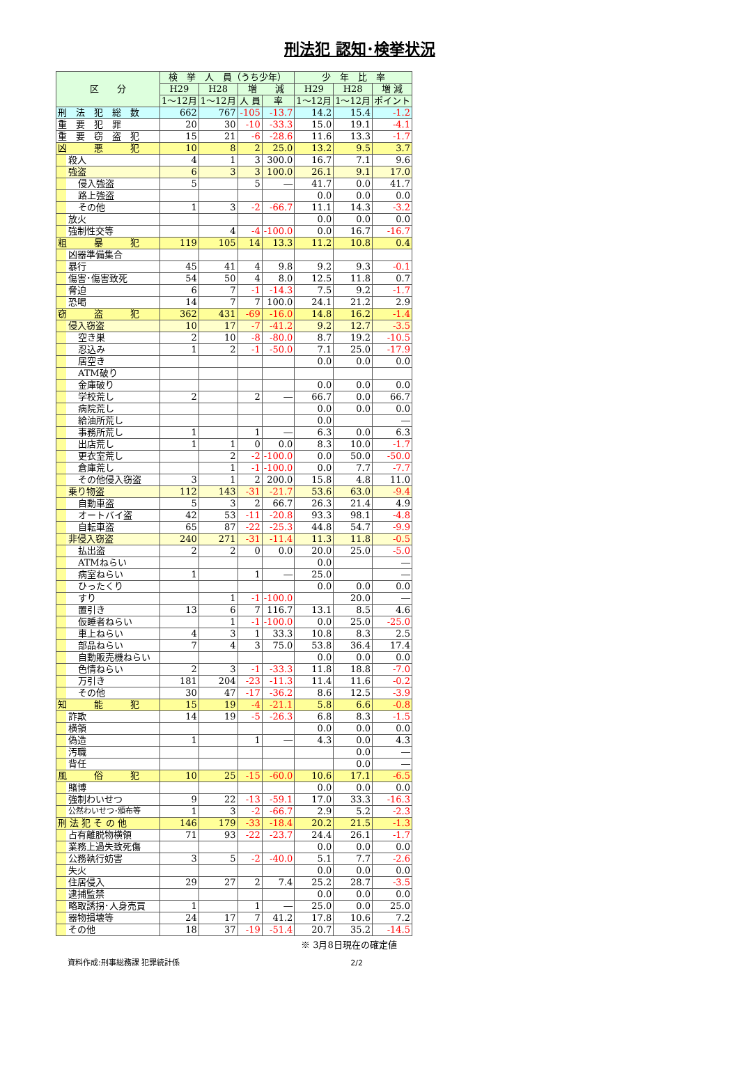刑法犯 認知･検挙状況
| 区 分 | 検 挙 人 員（うち少年） | | | | 少 年 比 率 | | |
| --- | --- | --- | --- | --- | --- | --- | --- |
| | H29 | H28 | 増 減 | | H29 | H28 | 増 減 |
| | 1～12月 | 1～12月 | 人 員 | 率 | 1～12月 | 1～12月 | ポイント |
| 刑 法 犯 総 数 | 662 | 767 | -105 | -13.7 | 14.2 | 15.4 | -1.2 |
| 重 要 犯 罪 | 20 | 30 | -10 | -33.3 | 15.0 | 19.1 | -4.1 |
| 重 要 窃 盗 犯 | 15 | 21 | -6 | -28.6 | 11.6 | 13.3 | -1.7 |
| 凶 悪 犯 | 10 | 8 | 2 | 25.0 | 13.2 | 9.5 | 3.7 |
| 殺人 | 4 | 1 | 3 | 300.0 | 16.7 | 7.1 | 9.6 |
| 強盗 | 6 | 3 | 3 | 100.0 | 26.1 | 9.1 | 17.0 |
| 侵入強盗 | 5 | | 5 | ― | 41.7 | 0.0 | 41.7 |
| 路上強盗 | | | | | 0.0 | 0.0 | 0.0 |
| その他 | 1 | 3 | -2 | -66.7 | 11.1 | 14.3 | -3.2 |
| 放火 | | | | | 0.0 | 0.0 | 0.0 |
| 強制性交等 | | 4 | -4 | -100.0 | 0.0 | 16.7 | -16.7 |
| 粗 暴 犯 | 119 | 105 | 14 | 13.3 | 11.2 | 10.8 | 0.4 |
| 凶器準備集合 | | | | | | | |
| 暴行 | 45 | 41 | 4 | 9.8 | 9.2 | 9.3 | -0.1 |
| 傷害･傷害致死 | 54 | 50 | 4 | 8.0 | 12.5 | 11.8 | 0.7 |
| 脅迫 | 6 | 7 | -1 | -14.3 | 7.5 | 9.2 | -1.7 |
| 恐喝 | 14 | 7 | 7 | 100.0 | 24.1 | 21.2 | 2.9 |
| 窃 盗 犯 | 362 | 431 | -69 | -16.0 | 14.8 | 16.2 | -1.4 |
| 侵入窃盗 | 10 | 17 | -7 | -41.2 | 9.2 | 12.7 | -3.5 |
| 空き巣 | 2 | 10 | -8 | -80.0 | 8.7 | 19.2 | -10.5 |
| 忍込み | 1 | 2 | -1 | -50.0 | 7.1 | 25.0 | -17.9 |
| 居空き | | | | | 0.0 | 0.0 | 0.0 |
| ATM破り | | | | | | | |
| 金庫破り | | | | | 0.0 | 0.0 | 0.0 |
| 学校荒し | 2 | | 2 | ― | 66.7 | 0.0 | 66.7 |
| 病院荒し | | | | | 0.0 | 0.0 | 0.0 |
| 給油所荒し | | | | | 0.0 | | ― |
| 事務所荒し | 1 | | 1 | ― | 6.3 | 0.0 | 6.3 |
| 出店荒し | 1 | 1 | 0 | 0.0 | 8.3 | 10.0 | -1.7 |
| 更衣室荒し | | 2 | -2 | -100.0 | 0.0 | 50.0 | -50.0 |
| 倉庫荒し | | 1 | -1 | -100.0 | 0.0 | 7.7 | -7.7 |
| その他侵入窃盗 | 3 | 1 | 2 | 200.0 | 15.8 | 4.8 | 11.0 |
| 乗り物盗 | 112 | 143 | -31 | -21.7 | 53.6 | 63.0 | -9.4 |
| 自動車盗 | 5 | 3 | 2 | 66.7 | 26.3 | 21.4 | 4.9 |
| オートバイ盗 | 42 | 53 | -11 | -20.8 | 93.3 | 98.1 | -4.8 |
| 自転車盗 | 65 | 87 | -22 | -25.3 | 44.8 | 54.7 | -9.9 |
| 非侵入窃盗 | 240 | 271 | -31 | -11.4 | 11.3 | 11.8 | -0.5 |
| 払出盗 | 2 | 2 | 0 | 0.0 | 20.0 | 25.0 | -5.0 |
| ATMねらい | | | | | 0.0 | | ― |
| 病室ねらい | 1 | | 1 | ― | 25.0 | | ― |
| ひったくり | | | | | 0.0 | 0.0 | 0.0 |
| すり | | 1 | -1 | -100.0 | | 20.0 | ― |
| 置引き | 13 | 6 | 7 | 116.7 | 13.1 | 8.5 | 4.6 |
| 仮睡者ねらい | | 1 | -1 | -100.0 | 0.0 | 25.0 | -25.0 |
| 車上ねらい | 4 | 3 | 1 | 33.3 | 10.8 | 8.3 | 2.5 |
| 部品ねらい | 7 | 4 | 3 | 75.0 | 53.8 | 36.4 | 17.4 |
| 自動販売機ねらい | | | | | 0.0 | 0.0 | 0.0 |
| 色情ねらい | 2 | 3 | -1 | -33.3 | 11.8 | 18.8 | -7.0 |
| 万引き | 181 | 204 | -23 | -11.3 | 11.4 | 11.6 | -0.2 |
| その他 | 30 | 47 | -17 | -36.2 | 8.6 | 12.5 | -3.9 |
| 知 能 犯 | 15 | 19 | -4 | -21.1 | 5.8 | 6.6 | -0.8 |
| 詐欺 | 14 | 19 | -5 | -26.3 | 6.8 | 8.3 | -1.5 |
| 横領 | | | | | 0.0 | 0.0 | 0.0 |
| 偽造 | 1 | | 1 | ― | 4.3 | 0.0 | 4.3 |
| 汚職 | | | | | | 0.0 | ― |
| 背任 | | | | | | 0.0 | ― |
| 風 俗 犯 | 10 | 25 | -15 | -60.0 | 10.6 | 17.1 | -6.5 |
| 賭博 | | | | | 0.0 | 0.0 | 0.0 |
| 強制わいせつ | 9 | 22 | -13 | -59.1 | 17.0 | 33.3 | -16.3 |
| 公然わいせつ･頒布等 | 1 | 3 | -2 | -66.7 | 2.9 | 5.2 | -2.3 |
| 刑 法 犯 そ の 他 | 146 | 179 | -33 | -18.4 | 20.2 | 21.5 | -1.3 |
| 占有離脱物横領 | 71 | 93 | -22 | -23.7 | 24.4 | 26.1 | -1.7 |
| 業務上過失致死傷 | | | | | 0.0 | 0.0 | 0.0 |
| 公務執行妨害 | 3 | 5 | -2 | -40.0 | 5.1 | 7.7 | -2.6 |
| 失火 | | | | | 0.0 | 0.0 | 0.0 |
| 住居侵入 | 29 | 27 | 2 | 7.4 | 25.2 | 28.7 | -3.5 |
| 逮捕監禁 | | | | | 0.0 | 0.0 | 0.0 |
| 略取誘拐･人身売買 | 1 | | 1 | ― | 25.0 | 0.0 | 25.0 |
| 器物損壊等 | 24 | 17 | 7 | 41.2 | 17.8 | 10.6 | 7.2 |
| その他 | 18 | 37 | -19 | -51.4 | 20.7 | 35.2 | -14.5 |
※ 3月8日現在の確定値
資料作成:刑事総務課 犯罪統計係 2/2